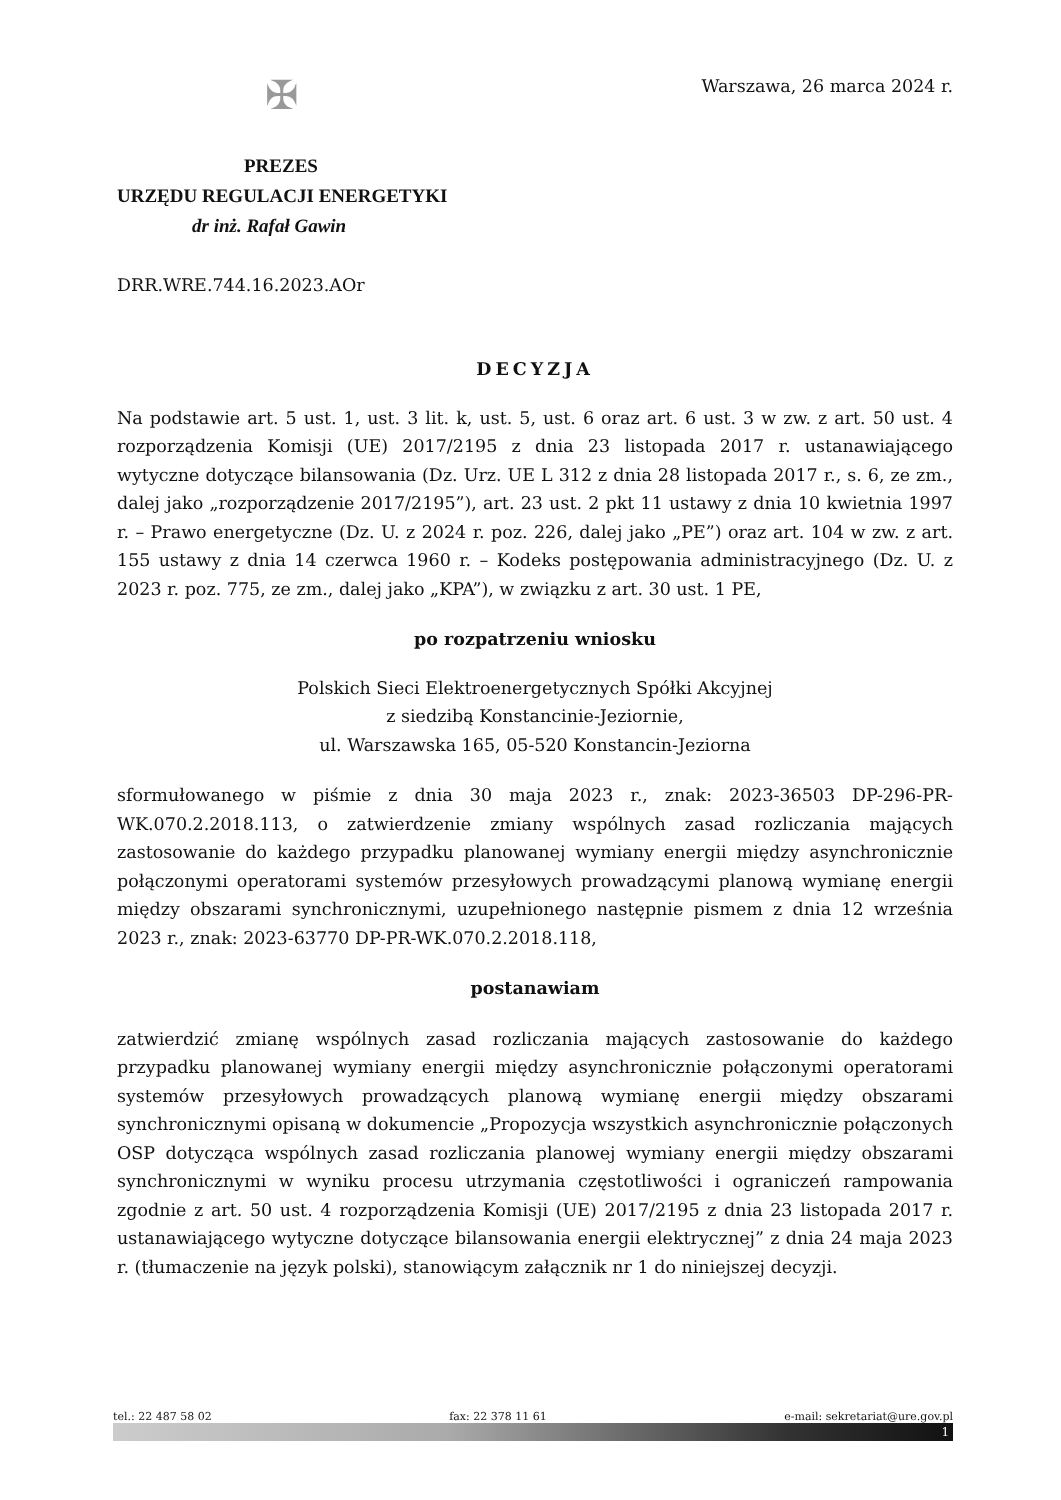Warszawa, 26 marca 2024 r.
✠
PREZES
URZĘDU REGULACJI ENERGETYKI
dr inż. Rafał Gawin
DRR.WRE.744.16.2023.AOr
DECYZJA
Na podstawie art. 5 ust. 1, ust. 3 lit. k, ust. 5, ust. 6 oraz art. 6 ust. 3 w zw. z art. 50 ust. 4 rozporządzenia Komisji (UE) 2017/2195 z dnia 23 listopada 2017 r. ustanawiającego wytyczne dotyczące bilansowania (Dz. Urz. UE L 312 z dnia 28 listopada 2017 r., s. 6, ze zm., dalej jako „rozporządzenie 2017/2195”), art. 23 ust. 2 pkt 11 ustawy z dnia 10 kwietnia 1997 r. – Prawo energetyczne (Dz. U. z 2024 r. poz. 226, dalej jako „PE”) oraz art. 104 w zw. z art. 155 ustawy z dnia 14 czerwca 1960 r. – Kodeks postępowania administracyjnego (Dz. U. z 2023 r. poz. 775, ze zm., dalej jako „KPA”), w związku z art. 30 ust. 1 PE,
po rozpatrzeniu wniosku
Polskich Sieci Elektroenergetycznych Spółki Akcyjnej
z siedzibą Konstancinie-Jeziornie,
ul. Warszawska 165, 05-520 Konstancin-Jeziorna
sformułowanego w piśmie z dnia 30 maja 2023 r., znak: 2023-36503 DP-296-PR-WK.070.2.2018.113, o zatwierdzenie zmiany wspólnych zasad rozliczania mających zastosowanie do każdego przypadku planowanej wymiany energii między asynchronicznie połączonymi operatorami systemów przesyłowych prowadzącymi planową wymianę energii między obszarami synchronicznymi, uzupełnionego następnie pismem z dnia 12 września 2023 r., znak: 2023-63770 DP-PR-WK.070.2.2018.118,
postanawiam
zatwierdzić zmianę wspólnych zasad rozliczania mających zastosowanie do każdego przypadku planowanej wymiany energii między asynchronicznie połączonymi operatorami systemów przesyłowych prowadzących planową wymianę energii między obszarami synchronicznymi opisaną w dokumencie „Propozycja wszystkich asynchronicznie połączonych OSP dotycząca wspólnych zasad rozliczania planowej wymiany energii między obszarami synchronicznymi w wyniku procesu utrzymania częstotliwości i ograniczeń rampowania zgodnie z art. 50 ust. 4 rozporządzenia Komisji (UE) 2017/2195 z dnia 23 listopada 2017 r. ustanawiającego wytyczne dotyczące bilansowania energii elektrycznej” z dnia 24 maja 2023 r. (tłumaczenie na język polski), stanowiącym załącznik nr 1 do niniejszej decyzji.
tel.: 22 487 58 02 fax: 22 378 11 61 e-mail: sekretariat@ure.gov.pl
1